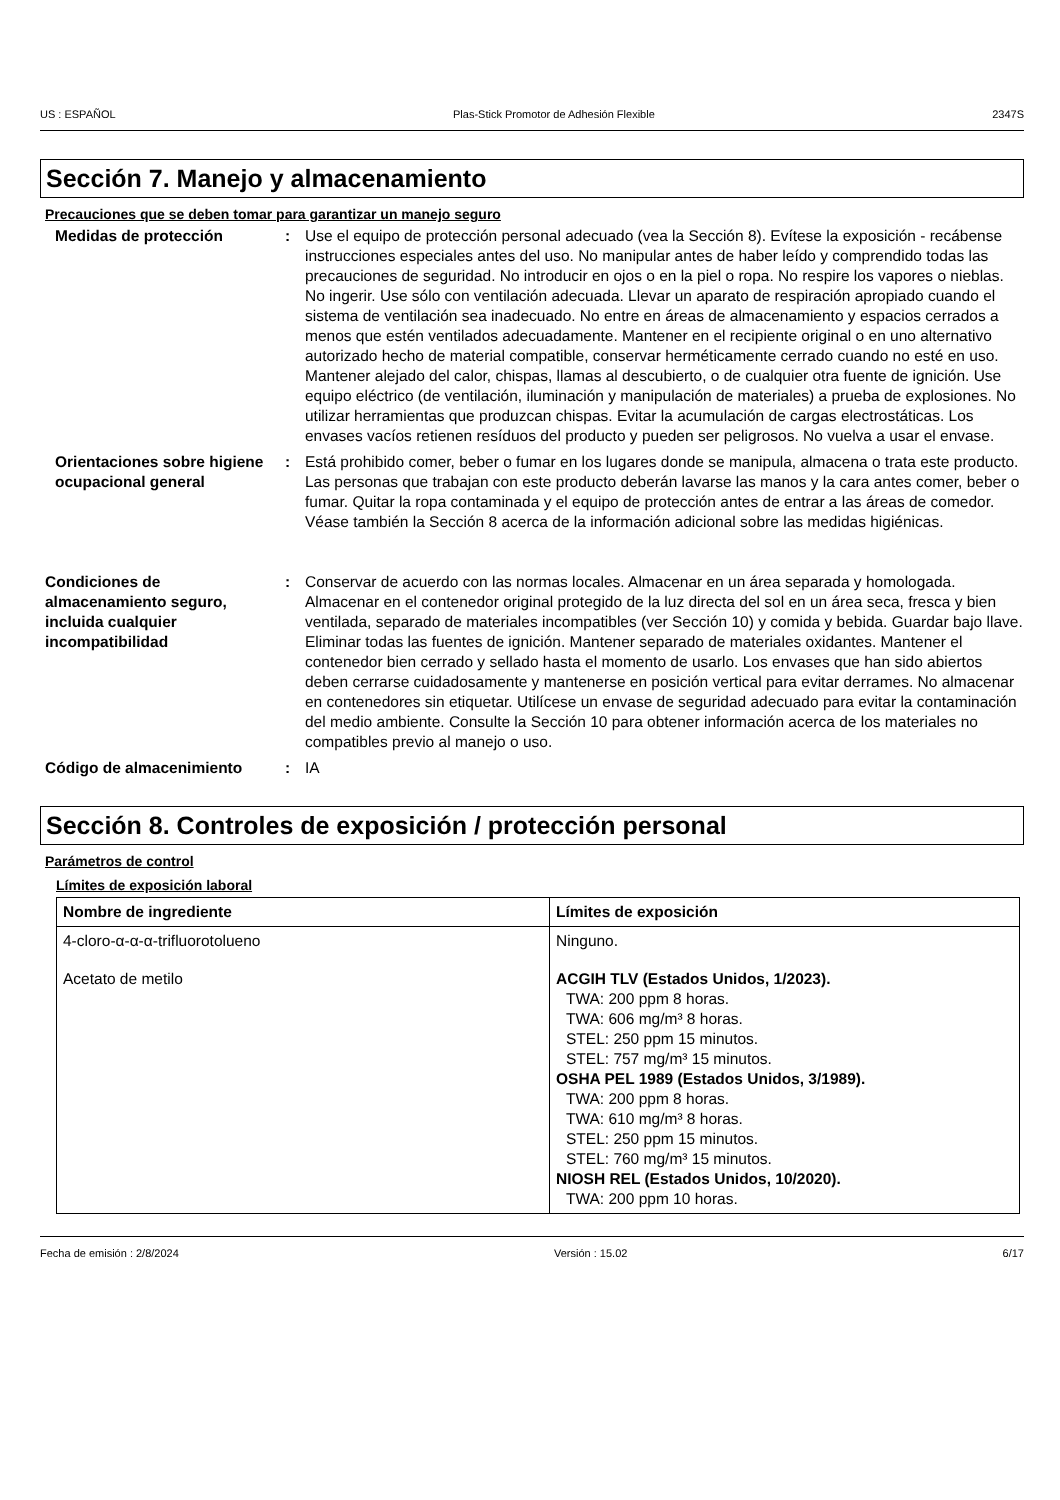US : ESPAÑOL Plas-Stick Promotor de Adhesión Flexible 2347S
Sección 7. Manejo y almacenamiento
Precauciones que se deben tomar para garantizar un manejo seguro
Medidas de protección : Use el equipo de protección personal adecuado (vea la Sección 8). Evítese la exposición - recábense instrucciones especiales antes del uso. No manipular antes de haber leído y comprendido todas las precauciones de seguridad. No introducir en ojos o en la piel o ropa. No respire los vapores o nieblas. No ingerir. Use sólo con ventilación adecuada. Llevar un aparato de respiración apropiado cuando el sistema de ventilación sea inadecuado. No entre en áreas de almacenamiento y espacios cerrados a menos que estén ventilados adecuadamente. Mantener en el recipiente original o en uno alternativo autorizado hecho de material compatible, conservar herméticamente cerrado cuando no esté en uso. Mantener alejado del calor, chispas, llamas al descubierto, o de cualquier otra fuente de ignición. Use equipo eléctrico (de ventilación, iluminación y manipulación de materiales) a prueba de explosiones. No utilizar herramientas que produzcan chispas. Evitar la acumulación de cargas electrostáticas. Los envases vacíos retienen resíduos del producto y pueden ser peligrosos. No vuelva a usar el envase.
Orientaciones sobre higiene ocupacional general
: Está prohibido comer, beber o fumar en los lugares donde se manipula, almacena o trata este producto. Las personas que trabajan con este producto deberán lavarse las manos y la cara antes comer, beber o fumar. Quitar la ropa contaminada y el equipo de protección antes de entrar a las áreas de comedor. Véase también la Sección 8 acerca de la información adicional sobre las medidas higiénicas.
Condiciones de almacenamiento seguro, incluida cualquier incompatibilidad
: Conservar de acuerdo con las normas locales. Almacenar en un área separada y homologada. Almacenar en el contenedor original protegido de la luz directa del sol en un área seca, fresca y bien ventilada, separado de materiales incompatibles (ver Sección 10) y comida y bebida. Guardar bajo llave. Eliminar todas las fuentes de ignición. Mantener separado de materiales oxidantes. Mantener el contenedor bien cerrado y sellado hasta el momento de usarlo. Los envases que han sido abiertos deben cerrarse cuidadosamente y mantenerse en posición vertical para evitar derrames. No almacenar en contenedores sin etiquetar. Utilícese un envase de seguridad adecuado para evitar la contaminación del medio ambiente. Consulte la Sección 10 para obtener información acerca de los materiales no compatibles previo al manejo o uso.
Código de almacenimiento : IA
Sección 8. Controles de exposición / protección personal
Parámetros de control
Límites de exposición laboral
| Nombre de ingrediente | Límites de exposición |
| --- | --- |
| 4-cloro-α-α-α-trifluorotolueno | Ninguno. |
| Acetato de metilo | ACGIH TLV (Estados Unidos, 1/2023). TWA: 200 ppm 8 horas. TWA: 606 mg/m³ 8 horas. STEL: 250 ppm 15 minutos. STEL: 757 mg/m³ 15 minutos. OSHA PEL 1989 (Estados Unidos, 3/1989). TWA: 200 ppm 8 horas. TWA: 610 mg/m³ 8 horas. STEL: 250 ppm 15 minutos. STEL: 760 mg/m³ 15 minutos. NIOSH REL (Estados Unidos, 10/2020). TWA: 200 ppm 10 horas. |
Fecha de emisión : 2/8/2024 Versión : 15.02 6/17